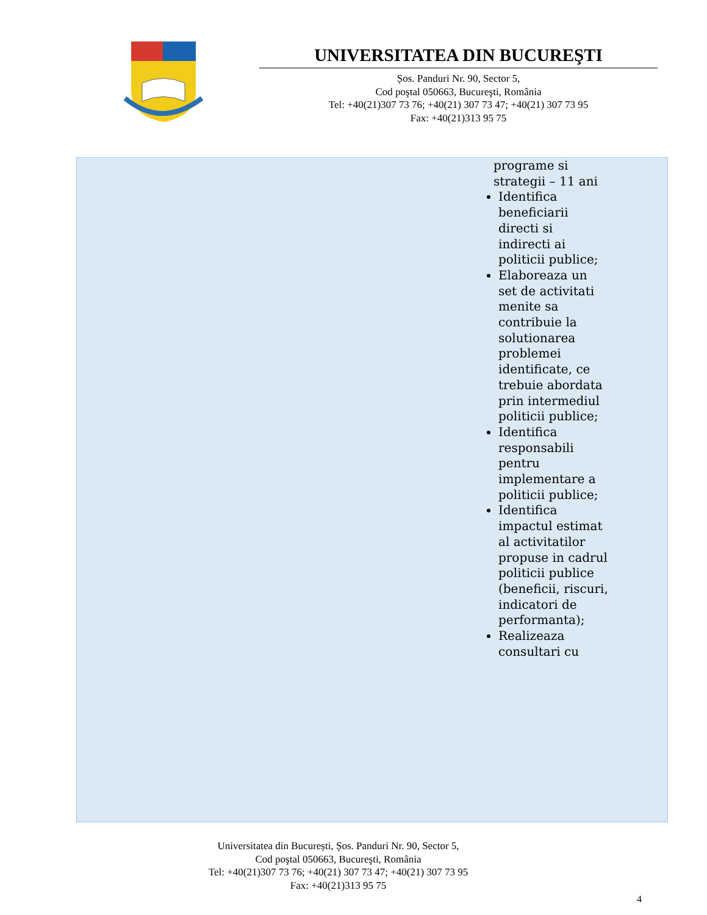UNIVERSITATEA DIN BUCUREŞTI
Șos. Panduri Nr. 90, Sector 5,
Cod poştal 050663, Bucureşti, România
Tel: +40(21)307 73 76; +40(21) 307 73 47; +40(21) 307 73 95
Fax: +40(21)313 95 75
| | programe si strategii – 11 ani Identifica beneficiarii directi si indirecti ai politicii publice; Elaboreaza un set de activitati menite sa contribuie la solutionarea problemei identificate, ce trebuie abordata prin intermediul politicii publice; Identifica responsabili pentru implementare a politicii publice; Identifica impactul estimat al activitatilor propuse in cadrul politicii publice (beneficii, riscuri, indicatori de performanta); Realizeaza consultari cu |
Universitatea din București, Șos. Panduri Nr. 90, Sector 5,
Cod poştal 050663, Bucureşti, România
Tel: +40(21)307 73 76; +40(21) 307 73 47; +40(21) 307 73 95
Fax: +40(21)313 95 75
4